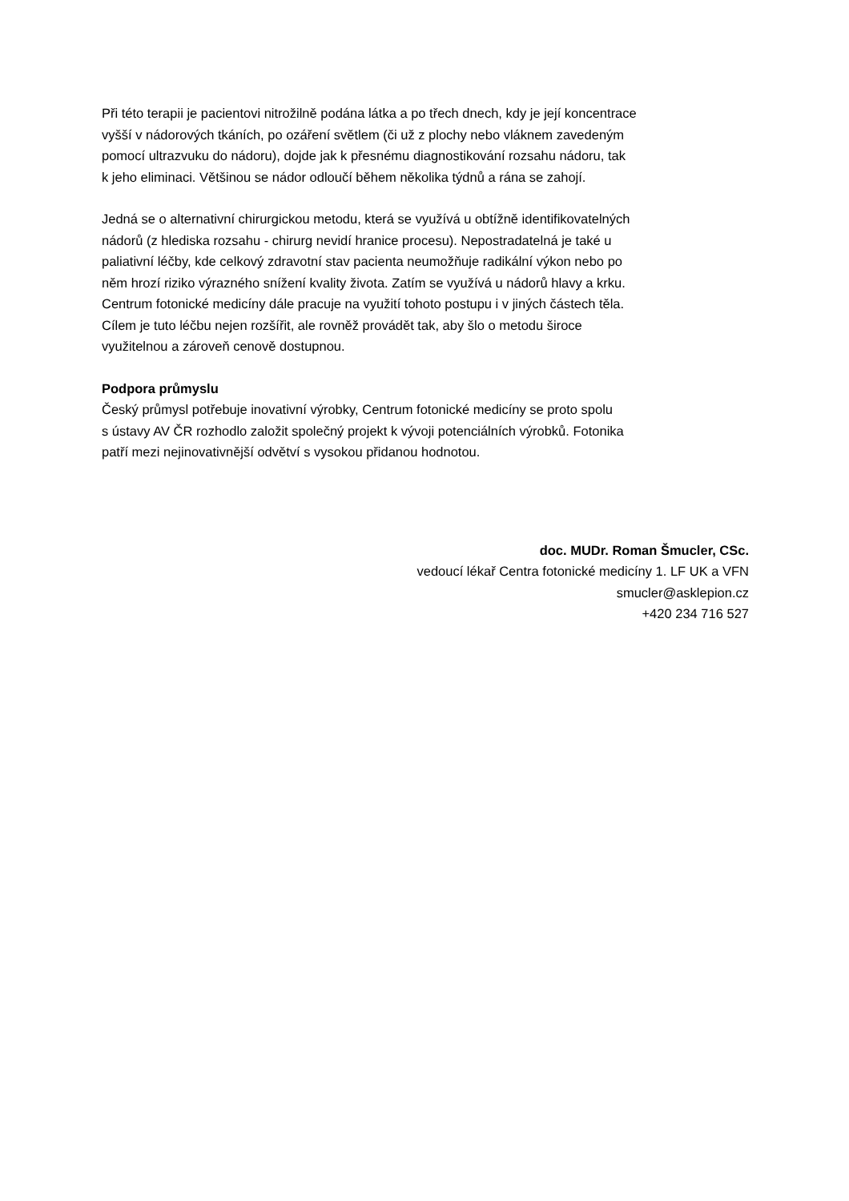Při této terapii je pacientovi nitrožilně podána látka a po třech dnech, kdy je její koncentrace
vyšší v nádorových tkáních, po ozáření světlem (či už z plochy nebo vláknem zavedeným
pomocí ultrazvuku do nádoru), dojde jak k přesnému diagnostikování rozsahu nádoru, tak
k jeho eliminaci. Většinou se nádor odloučí během několika týdnů a rána se zahojí.
Jedná se o alternativní chirurgickou metodu, která se využívá u obtížně identifikovatelných
nádorů (z hlediska rozsahu - chirurg nevidí hranice procesu). Nepostradatelná je také u
paliativní léčby, kde celkový zdravotní stav pacienta neumožňuje radikální výkon nebo po
něm hrozí riziko výrazného snížení kvality života. Zatím se využívá u nádorů hlavy a krku.
Centrum fotonické medicíny dále pracuje na využití tohoto postupu i v jiných částech těla.
Cílem je tuto léčbu nejen rozšířit, ale rovněž provádět tak, aby šlo o metodu široce
využitelnou a zároveň cenově dostupnou.
Podpora průmyslu
Český průmysl potřebuje inovativní výrobky, Centrum fotonické medicíny se proto spolu
s ústavy AV ČR rozhodlo založit společný projekt k vývoji potenciálních výrobků. Fotonika
patří mezi nejinovativnější odvětví s vysokou přidanou hodnotou.
doc. MUDr. Roman Šmucler, CSc.
vedoucí lékař Centra fotonické medicíny 1. LF UK a VFN
smucler@asklepion.cz
+420 234 716 527